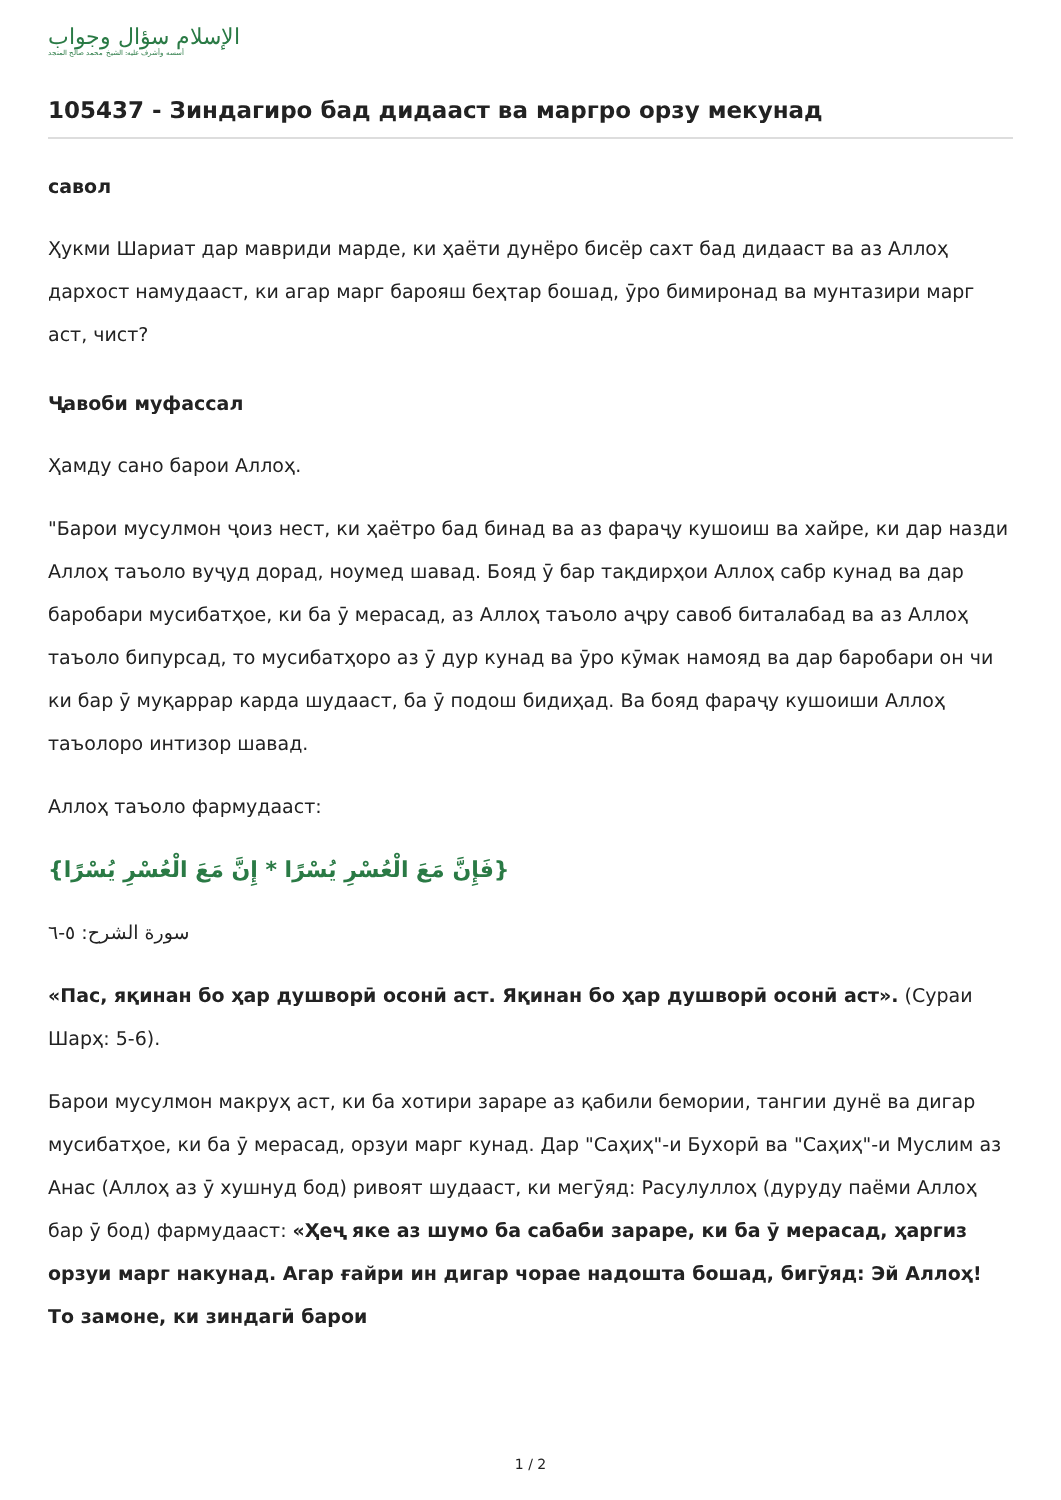الإسلام سؤال وجواب
أسسه وأشرف عليه: الشيخ محمد صالح المنجد
105437 - Зиндагиро бад дидааст ва маргро орзу мекунад
савол
Ҳукми Шариат дар мавриди марде, ки ҳаёти дунёро бисёр сахт бад дидааст ва аз Аллоҳ дархост намудааст, ки агар марг барояш беҳтар бошад, ӯро бимиронад ва мунтазири марг аст, чист?
Ҷавоби муфассал
Ҳамду сано барои Аллоҳ.
"Барои мусулмон ҷоиз нест, ки ҳаётро бад бинад ва аз фараҷу кушоиш ва хайре, ки дар назди Аллоҳ таъоло вуҷуд дорад, ноумед шавад. Бояд ӯ бар тақдирҳои Аллоҳ сабр кунад ва дар баробари мусибатҳое, ки ба ӯ мерасад, аз Аллоҳ таъоло аҷру савоб биталабад ва аз Аллоҳ таъоло бипурсад, то мусибатҳоро аз ӯ дур кунад ва ӯро кӯмак намояд ва дар баробари он чи ки бар ӯ муқаррар карда шудааст, ба ӯ подош бидиҳад. Ва бояд фараҷу кушоиши Аллоҳ таъолоро интизор шавад.
Аллоҳ таъоло фармудааст:
{فَإِنَّ مَعَ الْعُسْرِ يُسْرًا * إِنَّ مَعَ الْعُسْرِ يُسْرًا}
سورة الشرح: ٥-٦
«Пас, яқинан бо ҳар душворӣ осонӣ аст. Яқинан бо ҳар душворӣ осонӣ аст». (Сураи Шарҳ: 5-6).
Барои мусулмон макруҳ аст, ки ба хотири зараре аз қабили бемории, тангии дунё ва дигар мусибатҳое, ки ба ӯ мерасад, орзуи марг кунад. Дар "Саҳиҳ"-и Бухорӣ ва "Саҳиҳ"-и Муслим аз Анас (Аллоҳ аз ӯ хушнуд бод) ривоят шудааст, ки мегӯяд: Расулуллоҳ (дуруду паёми Аллоҳ бар ӯ бод) фармудааст: «Ҳеҷ яке аз шумо ба сабаби зараре, ки ба ӯ мерасад, ҳаргиз орзуи марг накунад. Агар ғайри ин дигар чорае надошта бошад, бигӯяд: Эй Аллоҳ! То замоне, ки зиндагӣ барои
1 / 2